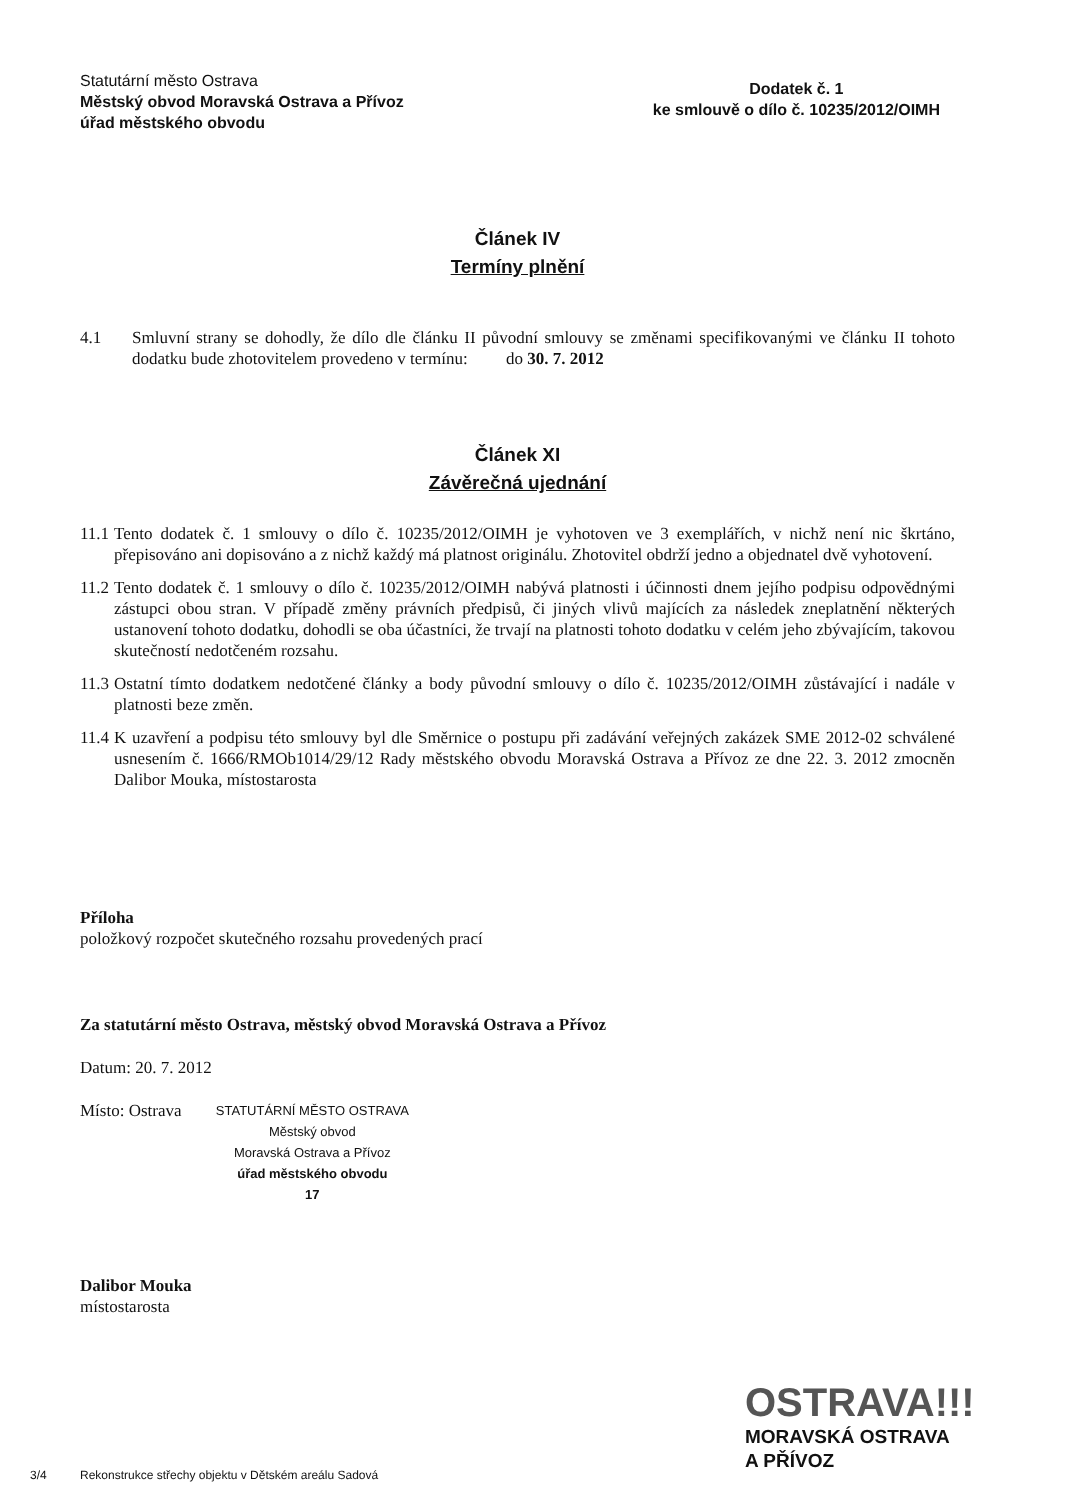Statutární město Ostrava
Městský obvod Moravská Ostrava a Přívoz
úřad městského obvodu
Dodatek č. 1
ke smlouvě o dílo č. 10235/2012/OIMH
Článek IV
Termíny plnění
4.1 Smluvní strany se dohodly, že dílo dle článku II původní smlouvy se změnami specifikovanými ve článku II tohoto dodatku bude zhotovitelem provedeno v termínu: do 30. 7. 2012
Článek XI
Závěrečná ujednání
11.1 Tento dodatek č. 1 smlouvy o dílo č. 10235/2012/OIMH je vyhotoven ve 3 exemplářích, v nichž není nic škrtáno, přepisováno ani dopisováno a z nichž každý má platnost originálu. Zhotovitel obdrží jedno a objednatel dvě vyhotovení.
11.2 Tento dodatek č. 1 smlouvy o dílo č. 10235/2012/OIMH nabývá platnosti i účinnosti dnem jejího podpisu odpovědnými zástupci obou stran. V případě změny právních předpisů, či jiných vlivů majících za následek zneplatnění některých ustanovení tohoto dodatku, dohodli se oba účastníci, že trvají na platnosti tohoto dodatku v celém jeho zbývajícím, takovou skutečností nedotčeném rozsahu.
11.3 Ostatní tímto dodatkem nedotčené články a body původní smlouvy o dílo č. 10235/2012/OIMH zůstávající i nadále v platnosti beze změn.
11.4 K uzavření a podpisu této smlouvy byl dle Směrnice o postupu při zadávání veřejných zakázek SME 2012-02 schválené usnesením č. 1666/RMOb1014/29/12 Rady městského obvodu Moravská Ostrava a Přívoz ze dne 22. 3. 2012 zmocněn Dalibor Mouka, místostarosta
Příloha
položkový rozpočet skutečného rozsahu provedených prací
Za statutární město Ostrava, městský obvod Moravská Ostrava a Přívoz
Datum: 20. 7. 2012
Místo: Ostrava STATUTÁRNÍ MĚSTO OSTRAVA
Městský obvod
Moravská Ostrava a Přívoz
úřad městského obvodu
17
Dalibor Mouka
místostarosta
OSTRAVA!!!
MORAVSKÁ OSTRAVA
A PŘÍVOZ
3/4 Rekonstrukce střechy objektu v Dětském areálu Sadová